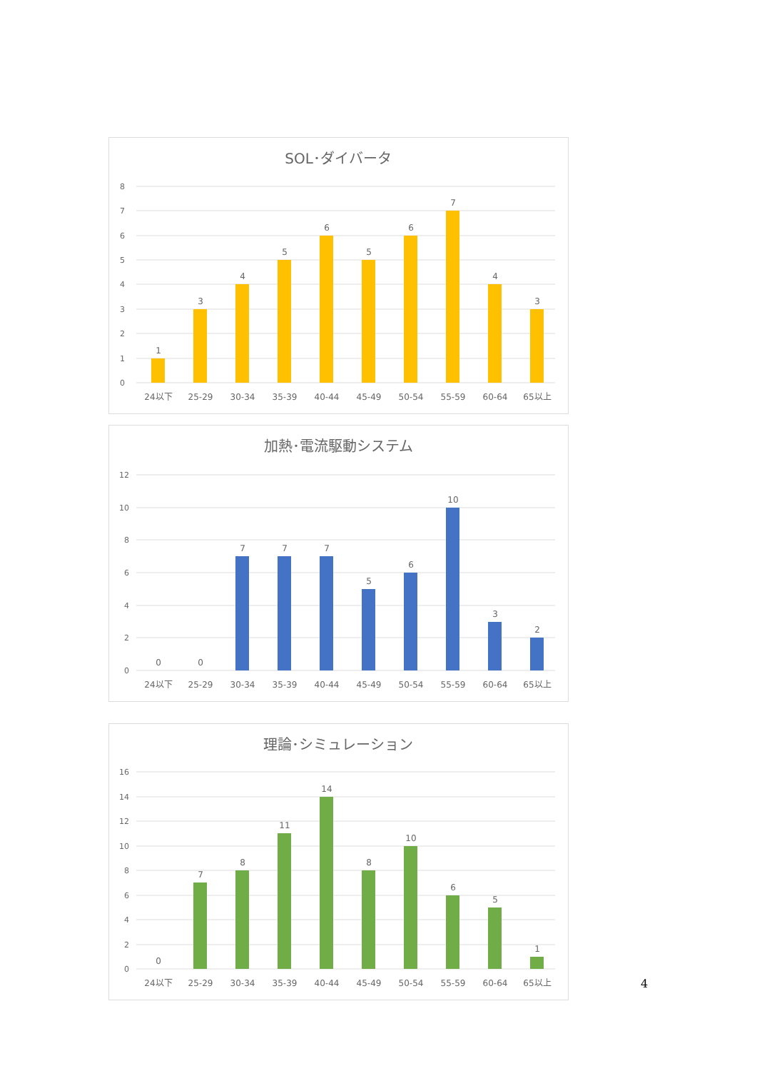SOL･ダイバータ
8
7
6
5
4
3
2
1
0
1
3
4
5
6
5
6
7
4
3
24以下
25-29
30-34
35-39
40-44
45-49
50-54
55-59
60-64
65以上
加熱･電流駆動システム
12
10
8
6
4
2
0
0
0
7
7
7
5
6
10
3
2
24以下
25-29
30-34
35-39
40-44
45-49
50-54
55-59
60-64
65以上
理論･シミュレーション
16
14
12
10
8
6
4
2
0
0
7
8
11
14
8
10
6
5
1
24以下
25-29
30-34
35-39
40-44
45-49
50-54
55-59
60-64
65以上
4